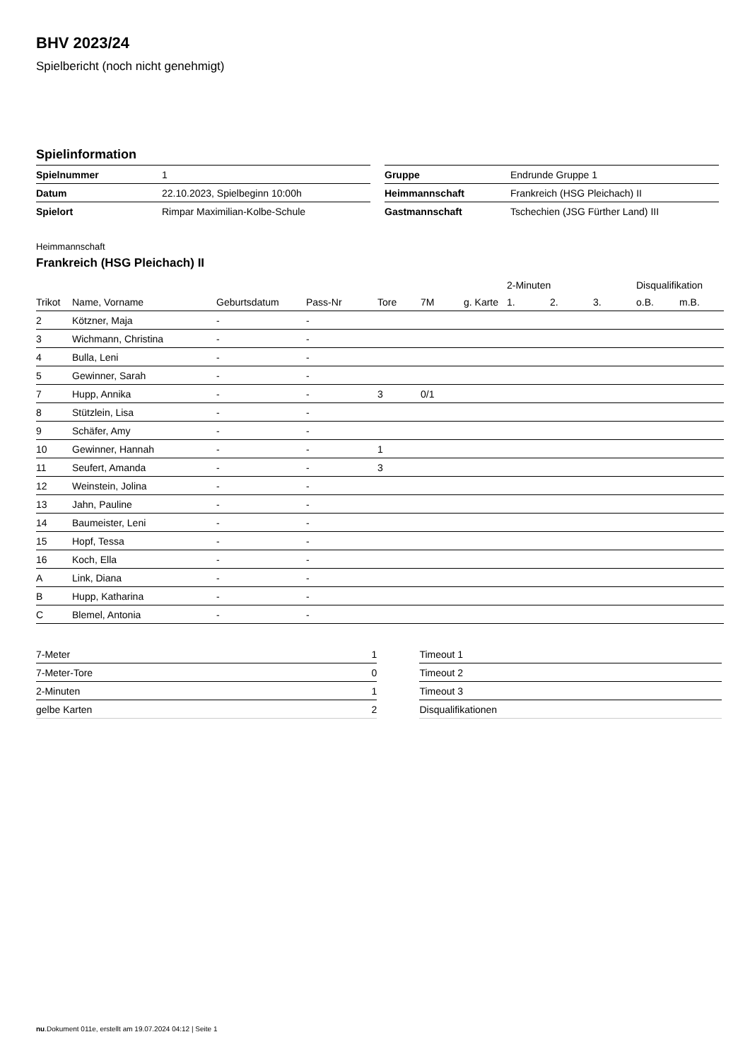BHV 2023/24
Spielbericht (noch nicht genehmigt)
Spielinformation
| Spielnummer | 1 |
| Datum | 22.10.2023, Spielbeginn 10:00h |
| Spielort | Rimpar Maximilian-Kolbe-Schule |
| Gruppe | Endrunde Gruppe 1 |
| Heimmannschaft | Frankreich (HSG Pleichach) II |
| Gastmannschaft | Tschechien (JSG Fürther Land) III |
Heimmannschaft
Frankreich (HSG Pleichach) II
| | | | | | | | 2-Minuten | | | Disqualifikation | |
| --- | --- | --- | --- | --- | --- | --- | --- | --- | --- | --- | --- |
| Trikot | Name, Vorname | Geburtsdatum | Pass-Nr | Tore | 7M | g. Karte | 1. | 2. | 3. | o.B. | m.B. |
| 2 | Kötzner, Maja | - | - | | | | | | | | |
| 3 | Wichmann, Christina | - | - | | | | | | | | |
| 4 | Bulla, Leni | - | - | | | | | | | | |
| 5 | Gewinner, Sarah | - | - | | | | | | | | |
| 7 | Hupp, Annika | - | - | 3 | 0/1 | | | | | | |
| 8 | Stützlein, Lisa | - | - | | | | | | | | |
| 9 | Schäfer, Amy | - | - | | | | | | | | |
| 10 | Gewinner, Hannah | - | - | 1 | | | | | | | |
| 11 | Seufert, Amanda | - | - | 3 | | | | | | | |
| 12 | Weinstein, Jolina | - | - | | | | | | | | |
| 13 | Jahn, Pauline | - | - | | | | | | | | |
| 14 | Baumeister, Leni | - | - | | | | | | | | |
| 15 | Hopf, Tessa | - | - | | | | | | | | |
| 16 | Koch, Ella | - | - | | | | | | | | |
| A | Link, Diana | - | - | | | | | | | | |
| B | Hupp, Katharina | - | - | | | | | | | | |
| C | Blemel, Antonia | - | - | | | | | | | | |
| 7-Meter | 1 |
| 7-Meter-Tore | 0 |
| 2-Minuten | 1 |
| gelbe Karten | 2 |
| Timeout 1 |
| Timeout 2 |
| Timeout 3 |
| Disqualifikationen |
nu.Dokument 011e, erstellt am 19.07.2024 04:12 | Seite 1